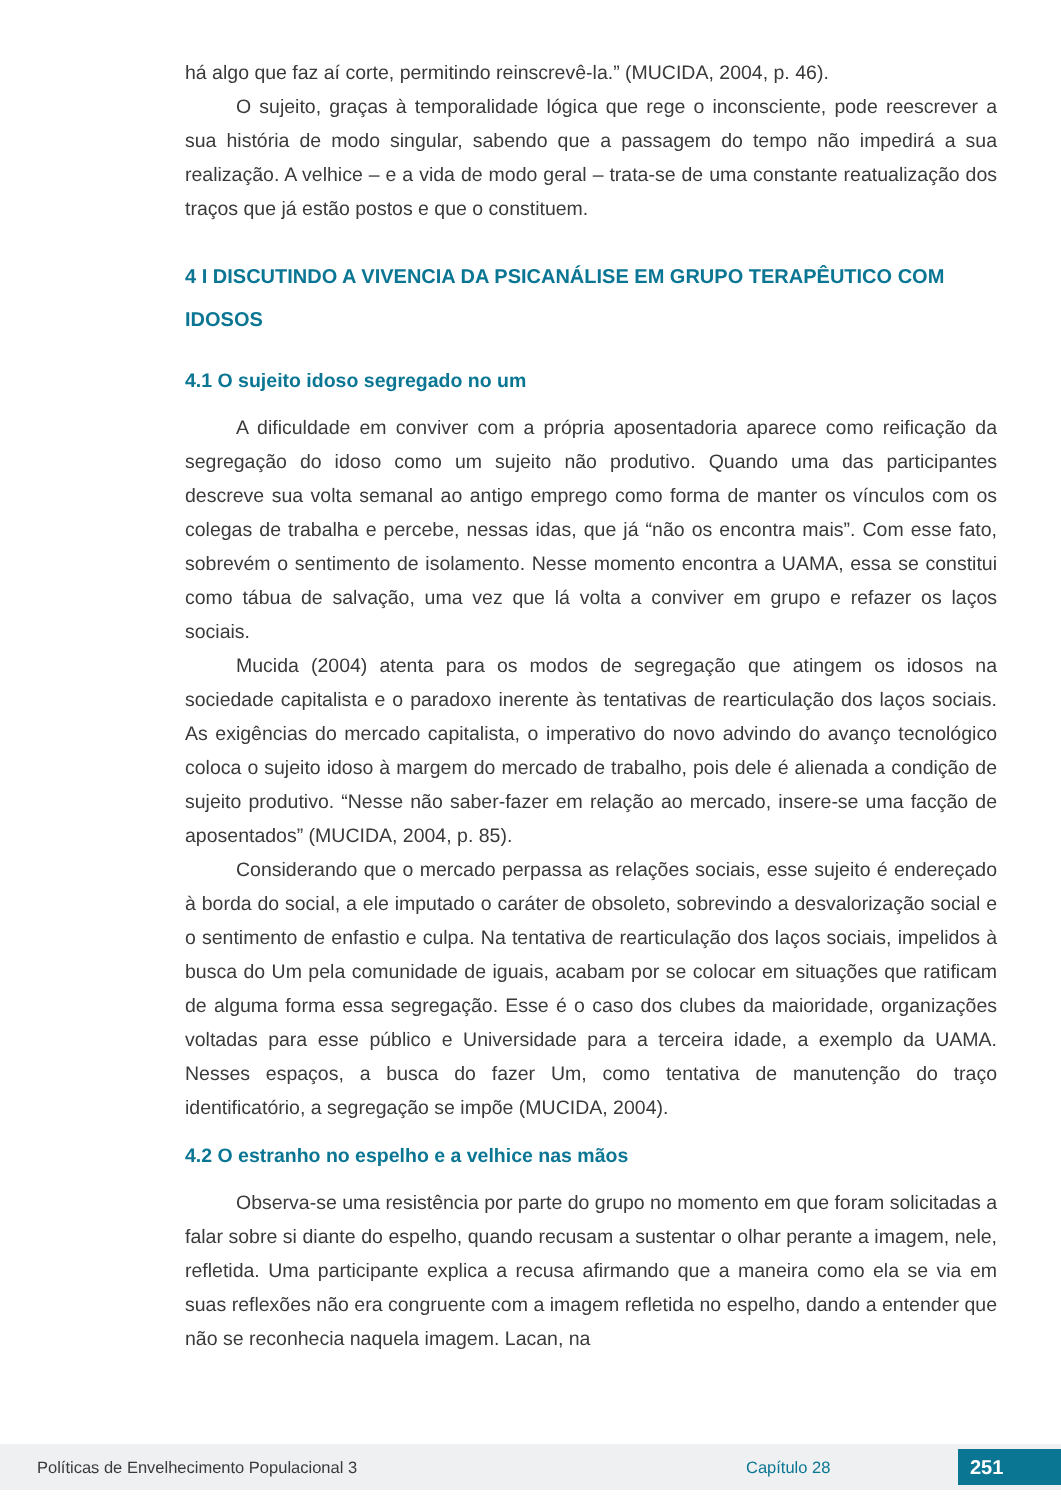há algo que faz aí corte, permitindo reinscrevê-la.” (MUCIDA, 2004, p. 46).
O sujeito, graças à temporalidade lógica que rege o inconsciente, pode reescrever a sua história de modo singular, sabendo que a passagem do tempo não impedirá a sua realização. A velhice – e a vida de modo geral – trata-se de uma constante reatualização dos traços que já estão postos e que o constituem.
4 I DISCUTINDO A VIVENCIA DA PSICANÁLISE EM GRUPO TERAPÊUTICO COM IDOSOS
4.1 O sujeito idoso segregado no um
A dificuldade em conviver com a própria aposentadoria aparece como reificação da segregação do idoso como um sujeito não produtivo. Quando uma das participantes descreve sua volta semanal ao antigo emprego como forma de manter os vínculos com os colegas de trabalha e percebe, nessas idas, que já “não os encontra mais”. Com esse fato, sobrevém o sentimento de isolamento. Nesse momento encontra a UAMA, essa se constitui como tábua de salvação, uma vez que lá volta a conviver em grupo e refazer os laços sociais.
Mucida (2004) atenta para os modos de segregação que atingem os idosos na sociedade capitalista e o paradoxo inerente às tentativas de rearticulação dos laços sociais. As exigências do mercado capitalista, o imperativo do novo advindo do avanço tecnológico coloca o sujeito idoso à margem do mercado de trabalho, pois dele é alienada a condição de sujeito produtivo. “Nesse não saber-fazer em relação ao mercado, insere-se uma facção de aposentados” (MUCIDA, 2004, p. 85).
Considerando que o mercado perpassa as relações sociais, esse sujeito é endereçado à borda do social, a ele imputado o caráter de obsoleto, sobrevindo a desvalorização social e o sentimento de enfastio e culpa. Na tentativa de rearticulação dos laços sociais, impelidos à busca do Um pela comunidade de iguais, acabam por se colocar em situações que ratificam de alguma forma essa segregação. Esse é o caso dos clubes da maioridade, organizações voltadas para esse público e Universidade para a terceira idade, a exemplo da UAMA. Nesses espaços, a busca do fazer Um, como tentativa de manutenção do traço identificatório, a segregação se impõe (MUCIDA, 2004).
4.2 O estranho no espelho e a velhice nas mãos
Observa-se uma resistência por parte do grupo no momento em que foram solicitadas a falar sobre si diante do espelho, quando recusam a sustentar o olhar perante a imagem, nele, refletida. Uma participante explica a recusa afirmando que a maneira como ela se via em suas reflexões não era congruente com a imagem refletida no espelho, dando a entender que não se reconhecia naquela imagem. Lacan, na
Políticas de Envelhecimento Populacional 3 Capítulo 28 251